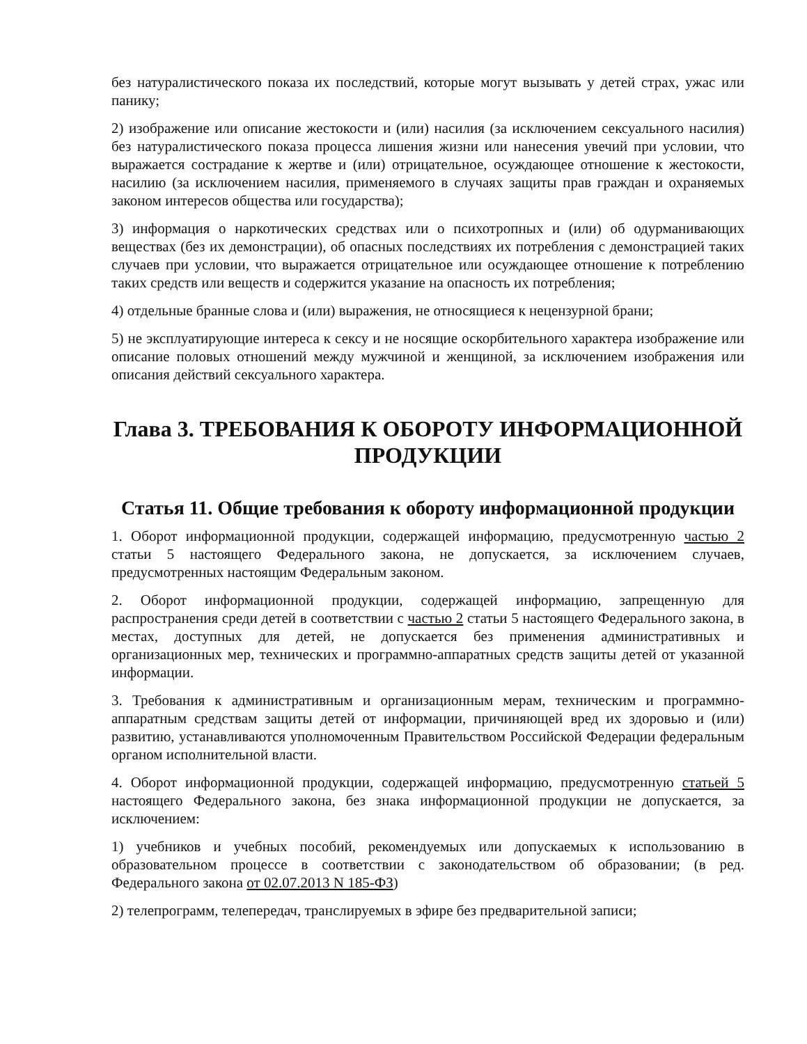без натуралистического показа их последствий, которые могут вызывать у детей страх, ужас или панику;
2) изображение или описание жестокости и (или) насилия (за исключением сексуального насилия) без натуралистического показа процесса лишения жизни или нанесения увечий при условии, что выражается сострадание к жертве и (или) отрицательное, осуждающее отношение к жестокости, насилию (за исключением насилия, применяемого в случаях защиты прав граждан и охраняемых законом интересов общества или государства);
3) информация о наркотических средствах или о психотропных и (или) об одурманивающих веществах (без их демонстрации), об опасных последствиях их потребления с демонстрацией таких случаев при условии, что выражается отрицательное или осуждающее отношение к потреблению таких средств или веществ и содержится указание на опасность их потребления;
4) отдельные бранные слова и (или) выражения, не относящиеся к нецензурной брани;
5) не эксплуатирующие интереса к сексу и не носящие оскорбительного характера изображение или описание половых отношений между мужчиной и женщиной, за исключением изображения или описания действий сексуального характера.
Глава 3. ТРЕБОВАНИЯ К ОБОРОТУ ИНФОРМАЦИОННОЙ ПРОДУКЦИИ
Статья 11. Общие требования к обороту информационной продукции
1. Оборот информационной продукции, содержащей информацию, предусмотренную частью 2 статьи 5 настоящего Федерального закона, не допускается, за исключением случаев, предусмотренных настоящим Федеральным законом.
2. Оборот информационной продукции, содержащей информацию, запрещенную для распространения среди детей в соответствии с частью 2 статьи 5 настоящего Федерального закона, в местах, доступных для детей, не допускается без применения административных и организационных мер, технических и программно-аппаратных средств защиты детей от указанной информации.
3. Требования к административным и организационным мерам, техническим и программно-аппаратным средствам защиты детей от информации, причиняющей вред их здоровью и (или) развитию, устанавливаются уполномоченным Правительством Российской Федерации федеральным органом исполнительной власти.
4. Оборот информационной продукции, содержащей информацию, предусмотренную статьей 5 настоящего Федерального закона, без знака информационной продукции не допускается, за исключением:
1) учебников и учебных пособий, рекомендуемых или допускаемых к использованию в образовательном процессе в соответствии с законодательством об образовании; (в ред. Федерального закона от 02.07.2013 N 185-ФЗ)
2) телепрограмм, телепередач, транслируемых в эфире без предварительной записи;